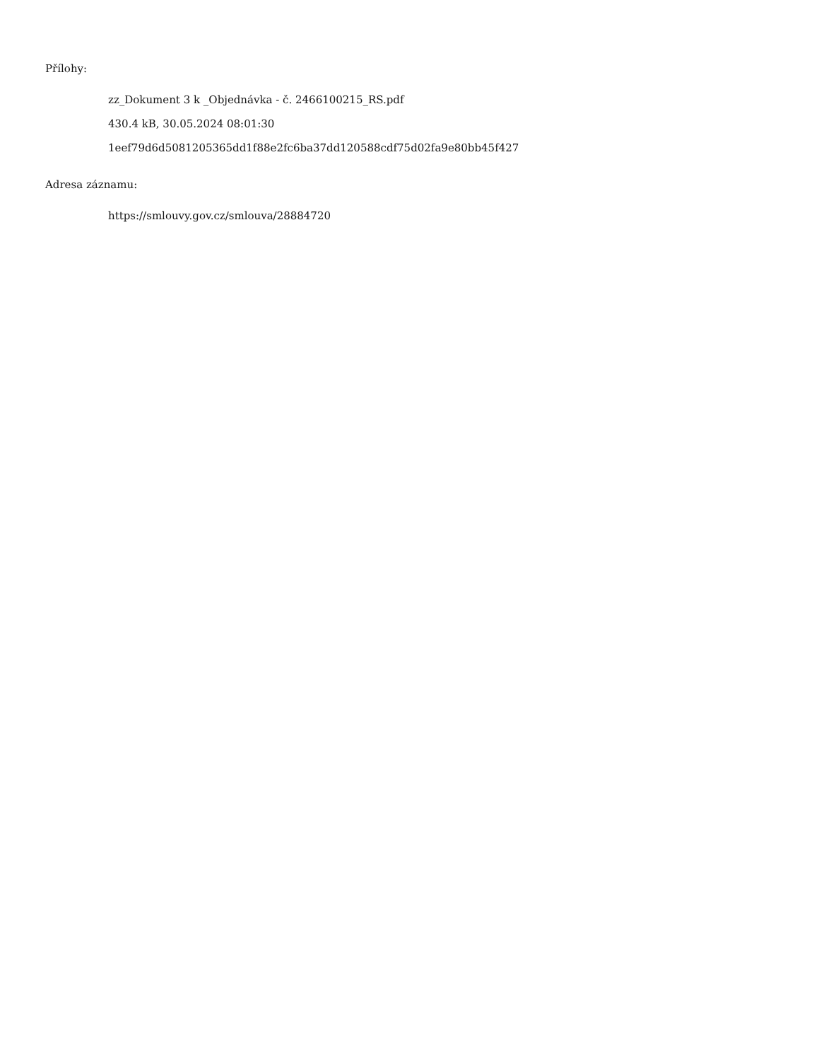Přílohy:
zz_Dokument 3 k _Objednávka - č. 2466100215_RS.pdf
430.4 kB, 30.05.2024 08:01:30
1eef79d6d5081205365dd1f88e2fc6ba37dd120588cdf75d02fa9e80bb45f427
Adresa záznamu:
https://smlouvy.gov.cz/smlouva/28884720